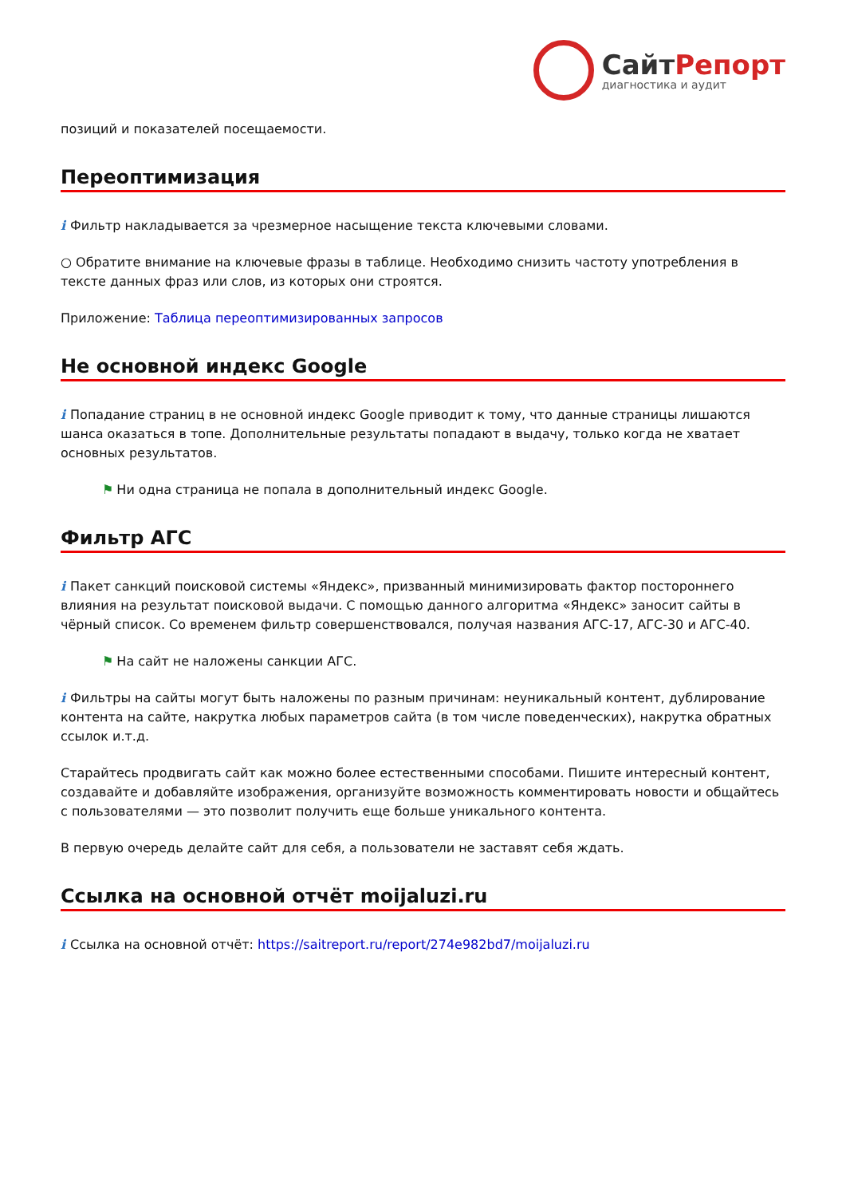СайтРепорт
диагностика и аудит
позиций и показателей посещаемости.
Переоптимизация
i Фильтр накладывается за чрезмерное насыщение текста ключевыми словами.
○ Обратите внимание на ключевые фразы в таблице. Необходимо снизить частоту употребления в тексте данных фраз или слов, из которых они строятся.
Приложение: Таблица переоптимизированных запросов
Не основной индекс Google
i Попадание страниц в не основной индекс Google приводит к тому, что данные страницы лишаются шанса оказаться в топе. Дополнительные результаты попадают в выдачу, только когда не хватает основных результатов.
⚑ Ни одна страница не попала в дополнительный индекс Google.
Фильтр АГС
i Пакет санкций поисковой системы «Яндекс», призванный минимизировать фактор постороннего влияния на результат поисковой выдачи. С помощью данного алгоритма «Яндекс» заносит сайты в чёрный список. Со временем фильтр совершенствовался, получая названия АГС-17, АГС-30 и АГС-40.
⚑ На сайт не наложены санкции АГС.
i Фильтры на сайты могут быть наложены по разным причинам: неуникальный контент, дублирование контента на сайте, накрутка любых параметров сайта (в том числе поведенческих), накрутка обратных ссылок и.т.д.
Старайтесь продвигать сайт как можно более естественными способами. Пишите интересный контент, создавайте и добавляйте изображения, организуйте возможность комментировать новости и общайтесь с пользователями — это позволит получить еще больше уникального контента.
В первую очередь делайте сайт для себя, а пользователи не заставят себя ждать.
Ссылка на основной отчёт moijaluzi.ru
i Ссылка на основной отчёт: https://saitreport.ru/report/274e982bd7/moijaluzi.ru